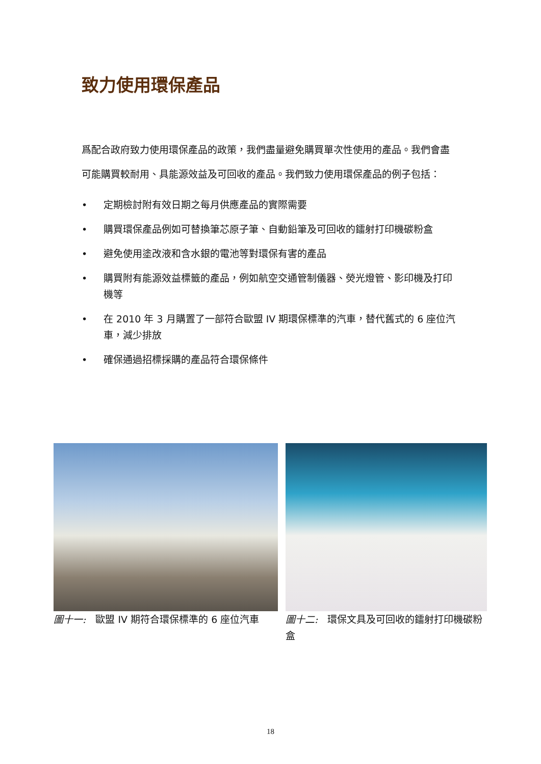致力使用環保產品
爲配合政府致力使用環保產品的政策，我們盡量避免購買單次性使用的產品。我們會盡可能購買較耐用、具能源效益及可回收的產品。我們致力使用環保產品的例子包括：
• 定期檢討附有效日期之每月供應產品的實際需要
• 購買環保產品例如可替換筆芯原子筆、自動鉛筆及可回收的鐳射打印機碳粉盒
• 避免使用塗改液和含水銀的電池等對環保有害的產品
• 購買附有能源效益標籤的產品，例如航空交通管制儀器、熒光燈管、影印機及打印機等
• 在 2010 年 3 月購置了一部符合歐盟 IV 期環保標準的汽車，替代舊式的 6 座位汽車，減少排放
• 確保通過招標採購的產品符合環保條件
圖十一:　歐盟 IV 期符合環保標準的 6 座位汽車 圖十二:　環保文具及可回收的鐳射打印機碳粉盒
18